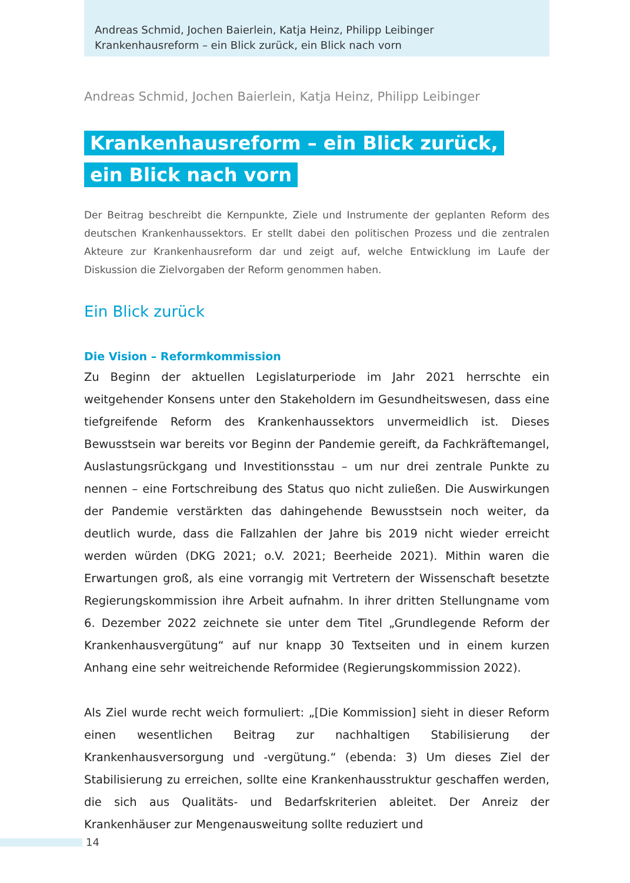Andreas Schmid, Jochen Baierlein, Katja Heinz, Philipp Leibinger
Krankenhausreform – ein Blick zurück, ein Blick nach vorn
Andreas Schmid, Jochen Baierlein, Katja Heinz, Philipp Leibinger
Krankenhausreform – ein Blick zurück,
ein Blick nach vorn
Der Beitrag beschreibt die Kernpunkte, Ziele und Instrumente der geplanten Reform des deutschen Krankenhaussektors. Er stellt dabei den politischen Prozess und die zentralen Akteure zur Krankenhausreform dar und zeigt auf, welche Entwicklung im Laufe der Diskussion die Zielvorgaben der Reform genommen haben.
Ein Blick zurück
Die Vision – Reformkommission
Zu Beginn der aktuellen Legislaturperiode im Jahr 2021 herrschte ein weitgehender Konsens unter den Stakeholdern im Gesundheitswesen, dass eine tiefgreifende Reform des Krankenhaussektors unvermeidlich ist. Dieses Bewusstsein war bereits vor Beginn der Pandemie gereift, da Fachkräftemangel, Auslastungsrückgang und Investitionsstau – um nur drei zentrale Punkte zu nennen – eine Fortschreibung des Status quo nicht zuließen. Die Auswirkungen der Pandemie verstärkten das dahingehende Bewusstsein noch weiter, da deutlich wurde, dass die Fallzahlen der Jahre bis 2019 nicht wieder erreicht werden würden (DKG 2021; o.V. 2021; Beerheide 2021). Mithin waren die Erwartungen groß, als eine vorrangig mit Vertretern der Wissenschaft besetzte Regierungskommission ihre Arbeit aufnahm. In ihrer dritten Stellungname vom 6. Dezember 2022 zeichnete sie unter dem Titel „Grundlegende Reform der Krankenhausvergütung“ auf nur knapp 30 Textseiten und in einem kurzen Anhang eine sehr weitreichende Reformidee (Regierungskommission 2022).
Als Ziel wurde recht weich formuliert: „[Die Kommission] sieht in dieser Reform einen wesentlichen Beitrag zur nachhaltigen Stabilisierung der Krankenhausversorgung und -vergütung.“ (ebenda: 3) Um dieses Ziel der Stabilisierung zu erreichen, sollte eine Krankenhausstruktur geschaffen werden, die sich aus Qualitäts- und Bedarfskriterien ableitet. Der Anreiz der Krankenhäuser zur Mengenausweitung sollte reduziert und
14